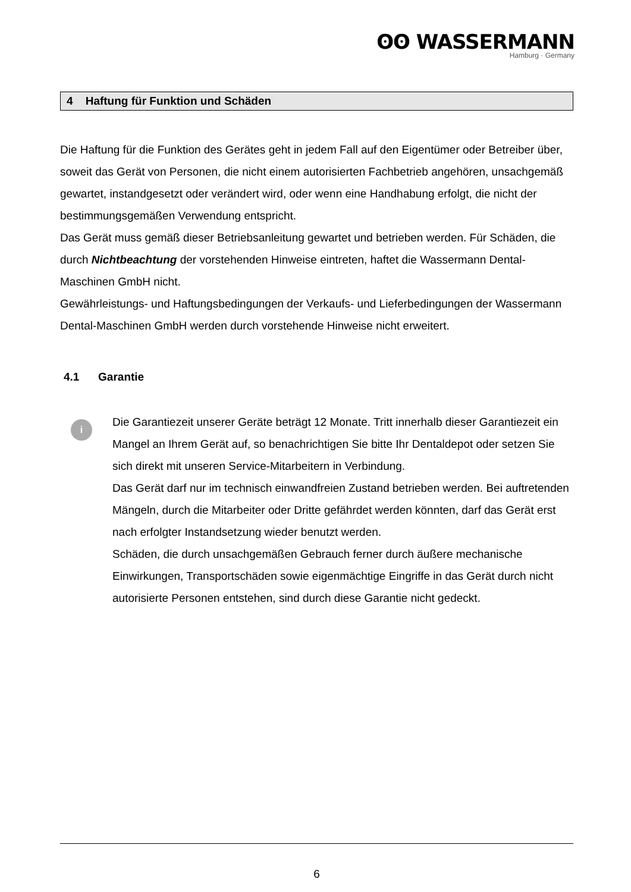ʘʘ WASSERMANN
Hamburg · Germany
4 Haftung für Funktion und Schäden
Die Haftung für die Funktion des Gerätes geht in jedem Fall auf den Eigentümer oder Betreiber über, soweit das Gerät von Personen, die nicht einem autorisierten Fachbetrieb angehören, unsachgemäß gewartet, instandgesetzt oder verändert wird, oder wenn eine Handhabung erfolgt, die nicht der bestimmungsgemäßen Verwendung entspricht.
Das Gerät muss gemäß dieser Betriebsanleitung gewartet und betrieben werden. Für Schäden, die durch Nichtbeachtung der vorstehenden Hinweise eintreten, haftet die Wassermann Dental-Maschinen GmbH nicht.
Gewährleistungs- und Haftungsbedingungen der Verkaufs- und Lieferbedingungen der Wassermann Dental-Maschinen GmbH werden durch vorstehende Hinweise nicht erweitert.
4.1 Garantie
i
Die Garantiezeit unserer Geräte beträgt 12 Monate. Tritt innerhalb dieser Garantiezeit ein Mangel an Ihrem Gerät auf, so benachrichtigen Sie bitte Ihr Dentaldepot oder setzen Sie sich direkt mit unseren Service-Mitarbeitern in Verbindung.
Das Gerät darf nur im technisch einwandfreien Zustand betrieben werden. Bei auftretenden Mängeln, durch die Mitarbeiter oder Dritte gefährdet werden könnten, darf das Gerät erst nach erfolgter Instandsetzung wieder benutzt werden.
Schäden, die durch unsachgemäßen Gebrauch ferner durch äußere mechanische Einwirkungen, Transportschäden sowie eigenmächtige Eingriffe in das Gerät durch nicht autorisierte Personen entstehen, sind durch diese Garantie nicht gedeckt.
6